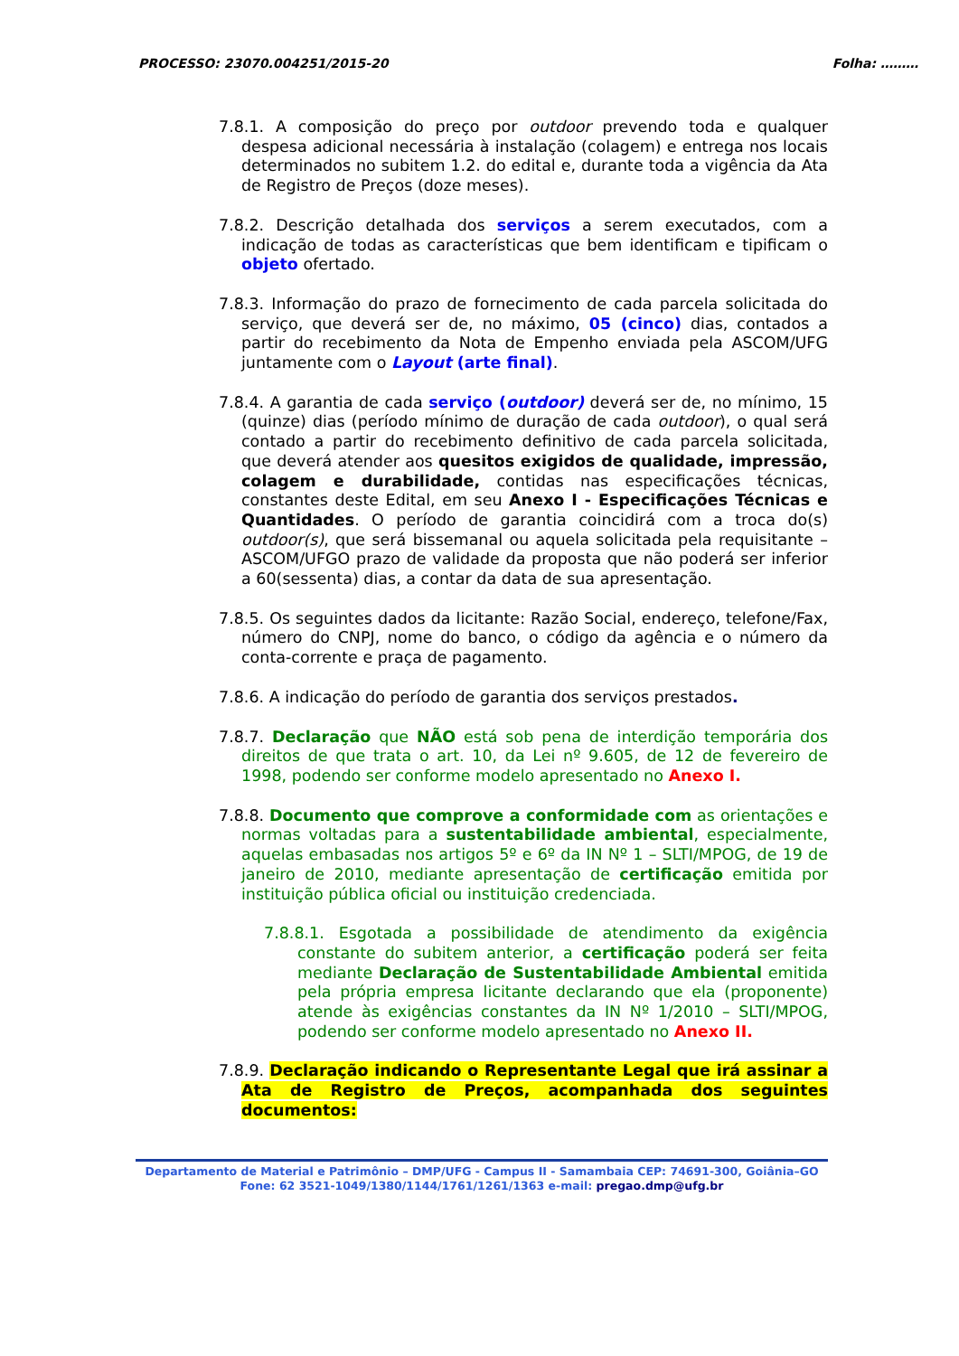PROCESSO: 23070.004251/2015-20 Folha: ………
7.8.1. A composição do preço por outdoor prevendo toda e qualquer despesa adicional necessária à instalação (colagem) e entrega nos locais determinados no subitem 1.2. do edital e, durante toda a vigência da Ata de Registro de Preços (doze meses).
7.8.2. Descrição detalhada dos serviços a serem executados, com a indicação de todas as características que bem identificam e tipificam o objeto ofertado.
7.8.3. Informação do prazo de fornecimento de cada parcela solicitada do serviço, que deverá ser de, no máximo, 05 (cinco) dias, contados a partir do recebimento da Nota de Empenho enviada pela ASCOM/UFG juntamente com o Layout (arte final).
7.8.4. A garantia de cada serviço (outdoor) deverá ser de, no mínimo, 15 (quinze) dias (período mínimo de duração de cada outdoor), o qual será contado a partir do recebimento definitivo de cada parcela solicitada, que deverá atender aos quesitos exigidos de qualidade, impressão, colagem e durabilidade, contidas nas especificações técnicas, constantes deste Edital, em seu Anexo I - Especificações Técnicas e Quantidades. O período de garantia coincidirá com a troca do(s) outdoor(s), que será bissemanal ou aquela solicitada pela requisitante – ASCOM/UFGO prazo de validade da proposta que não poderá ser inferior a 60(sessenta) dias, a contar da data de sua apresentação.
7.8.5. Os seguintes dados da licitante: Razão Social, endereço, telefone/Fax, número do CNPJ, nome do banco, o código da agência e o número da conta-corrente e praça de pagamento.
7.8.6. A indicação do período de garantia dos serviços prestados.
7.8.7. Declaração que NÃO está sob pena de interdição temporária dos direitos de que trata o art. 10, da Lei nº 9.605, de 12 de fevereiro de 1998, podendo ser conforme modelo apresentado no Anexo I.
7.8.8. Documento que comprove a conformidade com as orientações e normas voltadas para a sustentabilidade ambiental, especialmente, aquelas embasadas nos artigos 5º e 6º da IN Nº 1 – SLTI/MPOG, de 19 de janeiro de 2010, mediante apresentação de certificação emitida por instituição pública oficial ou instituição credenciada.
7.8.8.1. Esgotada a possibilidade de atendimento da exigência constante do subitem anterior, a certificação poderá ser feita mediante Declaração de Sustentabilidade Ambiental emitida pela própria empresa licitante declarando que ela (proponente) atende às exigências constantes da IN Nº 1/2010 – SLTI/MPOG, podendo ser conforme modelo apresentado no Anexo II.
7.8.9. Declaração indicando o Representante Legal que irá assinar a Ata de Registro de Preços, acompanhada dos seguintes documentos:
Departamento de Material e Patrimônio – DMP/UFG - Campus II - Samambaia CEP: 74691-300, Goiânia–GO
Fone: 62 3521-1049/1380/1144/1761/1261/1363 e-mail: pregao.dmp@ufg.br